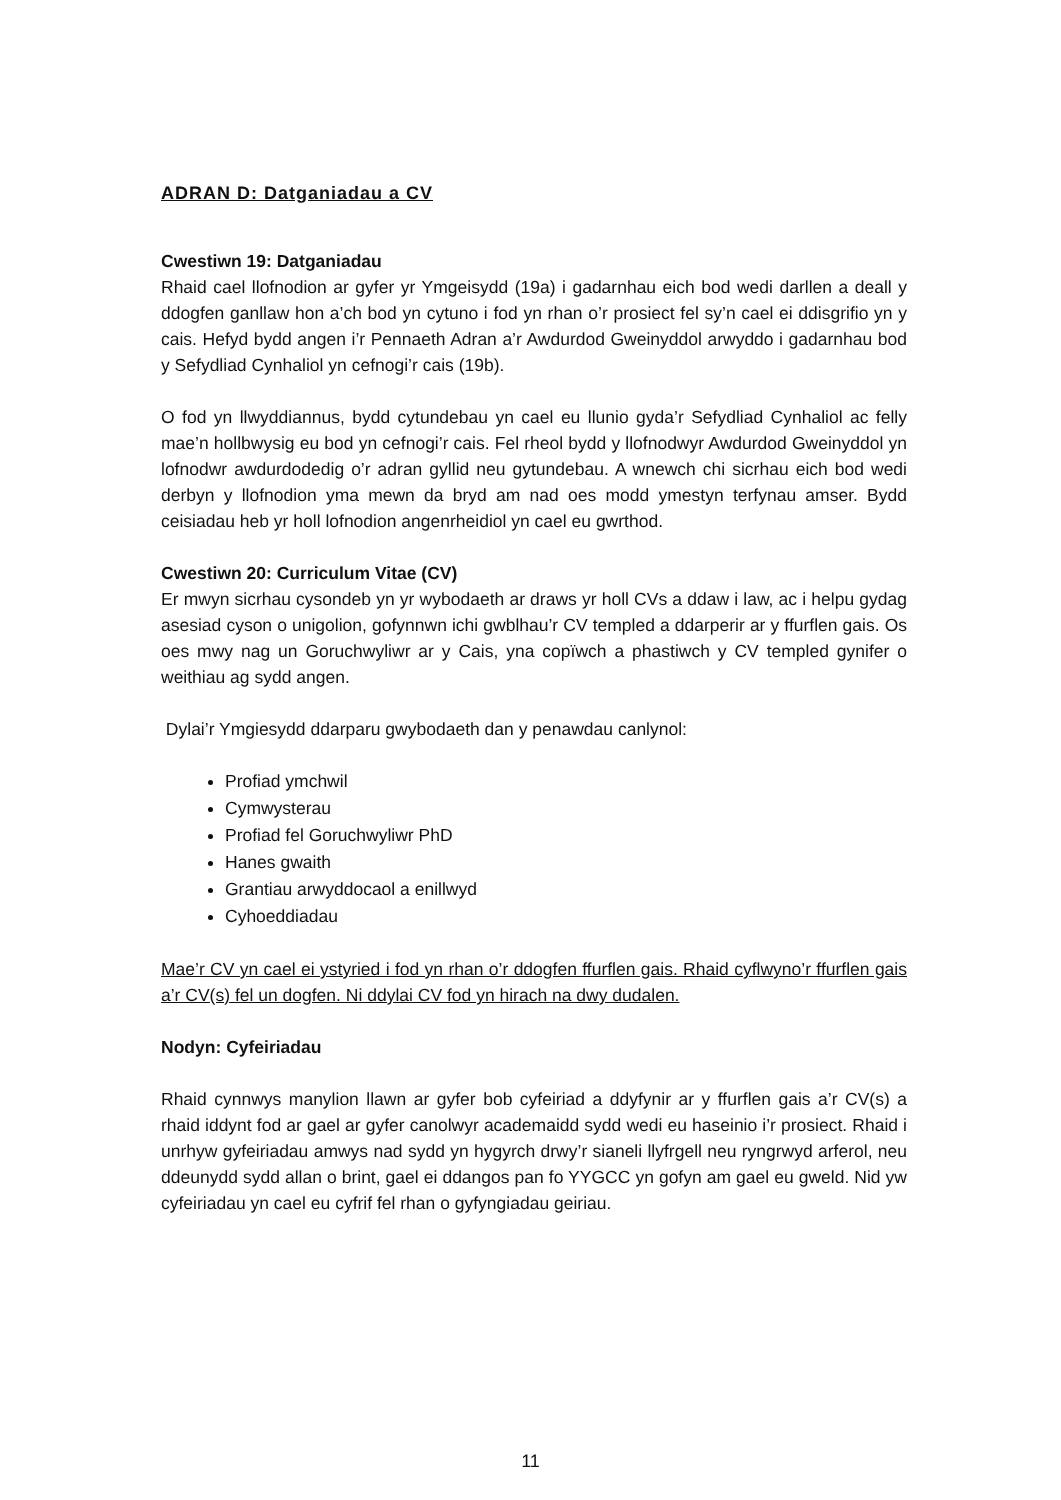ADRAN D: Datganiadau a CV
Cwestiwn 19: Datganiadau
Rhaid cael llofnodion ar gyfer yr Ymgeisydd (19a) i gadarnhau eich bod wedi darllen a deall y ddogfen ganllaw hon a’ch bod yn cytuno i fod yn rhan o’r prosiect fel sy’n cael ei ddisgrifio yn y cais. Hefyd bydd angen i’r Pennaeth Adran a’r Awdurdod Gweinyddol arwyddo i gadarnhau bod y Sefydliad Cynhaliol yn cefnogi’r cais (19b).
O fod yn llwyddiannus, bydd cytundebau yn cael eu llunio gyda’r Sefydliad Cynhaliol ac felly mae’n hollbwysig eu bod yn cefnogi’r cais. Fel rheol bydd y llofnodwyr Awdurdod Gweinyddol yn lofnodwr awdurdodedig o’r adran gyllid neu gytundebau. A wnewch chi sicrhau eich bod wedi derbyn y llofnodion yma mewn da bryd am nad oes modd ymestyn terfynau amser. Bydd ceisiadau heb yr holl lofnodion angenrheidiol yn cael eu gwrthod.
Cwestiwn 20: Curriculum Vitae (CV)
Er mwyn sicrhau cysondeb yn yr wybodaeth ar draws yr holl CVs a ddaw i law, ac i helpu gydag asesiad cyson o unigolion, gofynnwn ichi gwblhau’r CV templed a ddarperir ar y ffurflen gais. Os oes mwy nag un Goruchwyliwr ar y Cais, yna copïwch a phastiwch y CV templed gynifer o weithiau ag sydd angen.
Dylai’r Ymgiesydd ddarparu gwybodaeth dan y penawdau canlynol:
Profiad ymchwil
Cymwysterau
Profiad fel Goruchwyliwr PhD
Hanes gwaith
Grantiau arwyddocaol a enillwyd
Cyhoeddiadau
Mae’r CV yn cael ei ystyried i fod yn rhan o’r ddogfen ffurflen gais. Rhaid cyflwyno’r ffurflen gais a’r CV(s) fel un dogfen. Ni ddylai CV fod yn hirach na dwy dudalen.
Nodyn: Cyfeiriadau
Rhaid cynnwys manylion llawn ar gyfer bob cyfeiriad a ddyfynir ar y ffurflen gais a’r CV(s) a rhaid iddynt fod ar gael ar gyfer canolwyr academaidd sydd wedi eu haseinio i’r prosiect. Rhaid i unrhyw gyfeiriadau amwys nad sydd yn hygyrch drwy’r sianeli llyfrgell neu ryngrwyd arferol, neu ddeunydd sydd allan o brint, gael ei ddangos pan fo YYGCC yn gofyn am gael eu gweld. Nid yw cyfeiriadau yn cael eu cyfrif fel rhan o gyfyngiadau geiriau.
11